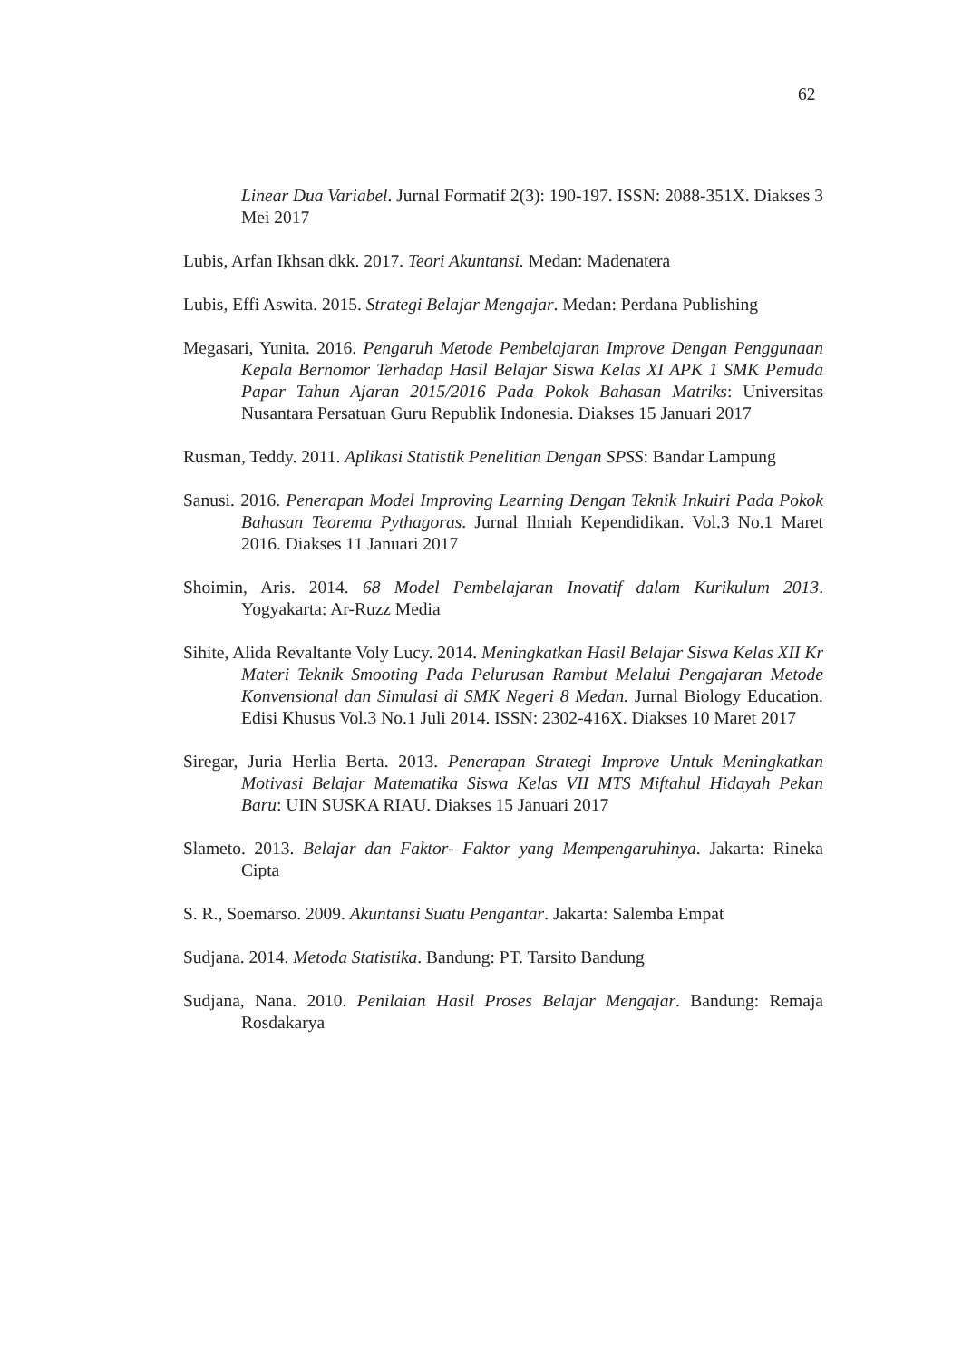62
Linear Dua Variabel. Jurnal Formatif 2(3): 190-197. ISSN: 2088-351X. Diakses 3 Mei 2017
Lubis, Arfan Ikhsan dkk. 2017. Teori Akuntansi. Medan: Madenatera
Lubis, Effi Aswita. 2015. Strategi Belajar Mengajar. Medan: Perdana Publishing
Megasari, Yunita. 2016. Pengaruh Metode Pembelajaran Improve Dengan Penggunaan Kepala Bernomor Terhadap Hasil Belajar Siswa Kelas XI APK 1 SMK Pemuda Papar Tahun Ajaran 2015/2016 Pada Pokok Bahasan Matriks: Universitas Nusantara Persatuan Guru Republik Indonesia. Diakses 15 Januari 2017
Rusman, Teddy. 2011. Aplikasi Statistik Penelitian Dengan SPSS: Bandar Lampung
Sanusi. 2016. Penerapan Model Improving Learning Dengan Teknik Inkuiri Pada Pokok Bahasan Teorema Pythagoras. Jurnal Ilmiah Kependidikan. Vol.3 No.1 Maret 2016. Diakses 11 Januari 2017
Shoimin, Aris. 2014. 68 Model Pembelajaran Inovatif dalam Kurikulum 2013. Yogyakarta: Ar-Ruzz Media
Sihite, Alida Revaltante Voly Lucy. 2014. Meningkatkan Hasil Belajar Siswa Kelas XII Kr Materi Teknik Smooting Pada Pelurusan Rambut Melalui Pengajaran Metode Konvensional dan Simulasi di SMK Negeri 8 Medan. Jurnal Biology Education. Edisi Khusus Vol.3 No.1 Juli 2014. ISSN: 2302-416X. Diakses 10 Maret 2017
Siregar, Juria Herlia Berta. 2013. Penerapan Strategi Improve Untuk Meningkatkan Motivasi Belajar Matematika Siswa Kelas VII MTS Miftahul Hidayah Pekan Baru: UIN SUSKA RIAU. Diakses 15 Januari 2017
Slameto. 2013. Belajar dan Faktor- Faktor yang Mempengaruhinya. Jakarta: Rineka Cipta
S. R., Soemarso. 2009. Akuntansi Suatu Pengantar. Jakarta: Salemba Empat
Sudjana. 2014. Metoda Statistika. Bandung: PT. Tarsito Bandung
Sudjana, Nana. 2010. Penilaian Hasil Proses Belajar Mengajar. Bandung: Remaja Rosdakarya